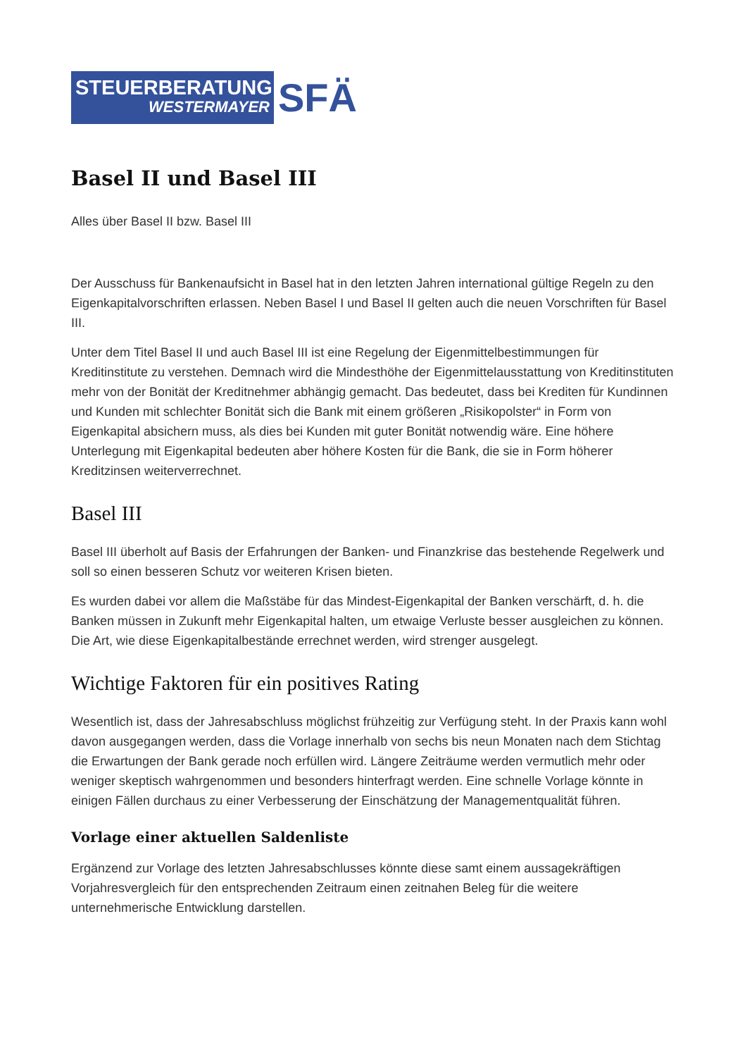STEUERBERATUNG
WESTERMAYER
SFÄ
Basel II und Basel III
Alles über Basel II bzw. Basel III
Der Ausschuss für Bankenaufsicht in Basel hat in den letzten Jahren international gültige Regeln zu den Eigenkapitalvorschriften erlassen. Neben Basel I und Basel II gelten auch die neuen Vorschriften für Basel III.
Unter dem Titel Basel II und auch Basel III ist eine Regelung der Eigenmittelbestimmungen für Kreditinstitute zu verstehen. Demnach wird die Mindesthöhe der Eigenmittelausstattung von Kreditinstituten mehr von der Bonität der Kreditnehmer abhängig gemacht. Das bedeutet, dass bei Krediten für Kundinnen und Kunden mit schlechter Bonität sich die Bank mit einem größeren „Risikopolster“ in Form von Eigenkapital absichern muss, als dies bei Kunden mit guter Bonität notwendig wäre. Eine höhere Unterlegung mit Eigenkapital bedeuten aber höhere Kosten für die Bank, die sie in Form höherer Kreditzinsen weiterverrechnet.
Basel III
Basel III überholt auf Basis der Erfahrungen der Banken- und Finanzkrise das bestehende Regelwerk und soll so einen besseren Schutz vor weiteren Krisen bieten.
Es wurden dabei vor allem die Maßstäbe für das Mindest-Eigenkapital der Banken verschärft, d. h. die Banken müssen in Zukunft mehr Eigenkapital halten, um etwaige Verluste besser ausgleichen zu können. Die Art, wie diese Eigenkapitalbestände errechnet werden, wird strenger ausgelegt.
Wichtige Faktoren für ein positives Rating
Wesentlich ist, dass der Jahresabschluss möglichst frühzeitig zur Verfügung steht. In der Praxis kann wohl davon ausgegangen werden, dass die Vorlage innerhalb von sechs bis neun Monaten nach dem Stichtag die Erwartungen der Bank gerade noch erfüllen wird. Längere Zeiträume werden vermutlich mehr oder weniger skeptisch wahrgenommen und besonders hinterfragt werden. Eine schnelle Vorlage könnte in einigen Fällen durchaus zu einer Verbesserung der Einschätzung der Managementqualität führen.
Vorlage einer aktuellen Saldenliste
Ergänzend zur Vorlage des letzten Jahresabschlusses könnte diese samt einem aussagekräftigen Vorjahresvergleich für den entsprechenden Zeitraum einen zeitnahen Beleg für die weitere unternehmerische Entwicklung darstellen.